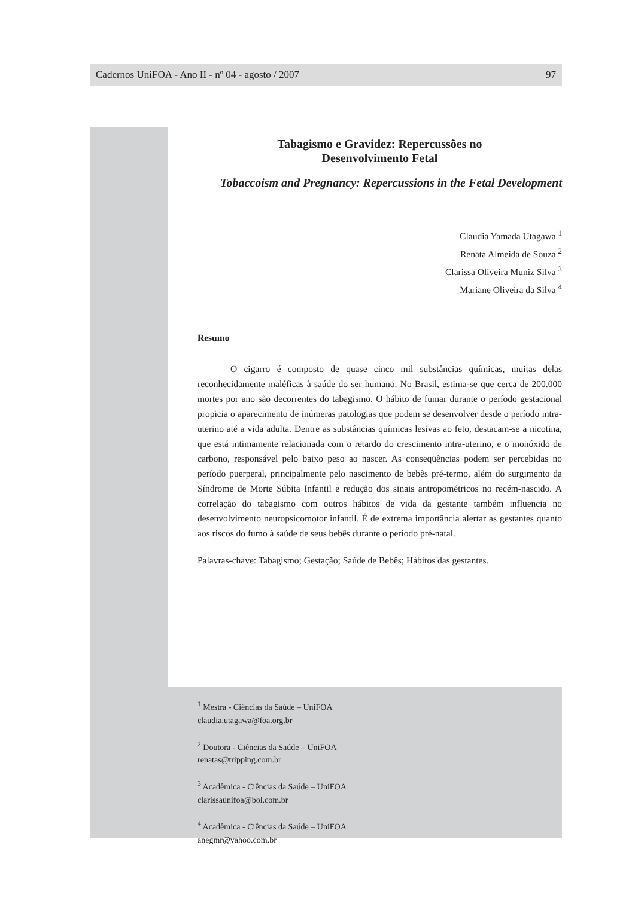Cadernos UniFOA - Ano II - nº 04 - agosto / 2007 97
Tabagismo e Gravidez: Repercussões no
Desenvolvimento Fetal
Tobaccoism and Pregnancy: Repercussions in the Fetal Development
Claudia Yamada Utagawa <sup>1</sup>
Renata Almeida de Souza <sup>2</sup>
Clarissa Oliveira Muniz Silva <sup>3</sup>
Mariane Oliveira da Silva <sup>4</sup>
Resumo
O cigarro é composto de quase cinco mil substâncias químicas, muitas delas reconhecidamente maléficas à saúde do ser humano. No Brasil, estima-se que cerca de 200.000 mortes por ano são decorrentes do tabagismo. O hábito de fumar durante o período gestacional propicia o aparecimento de inúmeras patologias que podem se desenvolver desde o período intra-uterino até a vida adulta. Dentre as substâncias químicas lesivas ao feto, destacam-se a nicotina, que está intimamente relacionada com o retardo do crescimento intra-uterino, e o monóxido de carbono, responsável pelo baixo peso ao nascer. As conseqüências podem ser percebidas no período puerperal, principalmente pelo nascimento de bebês pré-termo, além do surgimento da Síndrome de Morte Súbita Infantil e redução dos sinais antropométricos no recém-nascido. A correlação do tabagismo com outros hábitos de vida da gestante também influencia no desenvolvimento neuropsicomotor infantil. É de extrema importância alertar as gestantes quanto aos riscos do fumo à saúde de seus bebês durante o período pré-natal.
Palavras-chave: Tabagismo; Gestação; Saúde de Bebês; Hábitos das gestantes.
<sup>1</sup> Mestra - Ciências da Saúde – UniFOA
claudia.utagawa@foa.org.br
<sup>2</sup> Doutora - Ciências da Saúde – UniFOA
renatas@tripping.com.br
<sup>3</sup> Acadêmica - Ciências da Saúde – UniFOA
clarissaunifoa@bol.com.br
<sup>4</sup> Acadêmica - Ciências da Saúde – UniFOA
anegmr@yahoo.com.br